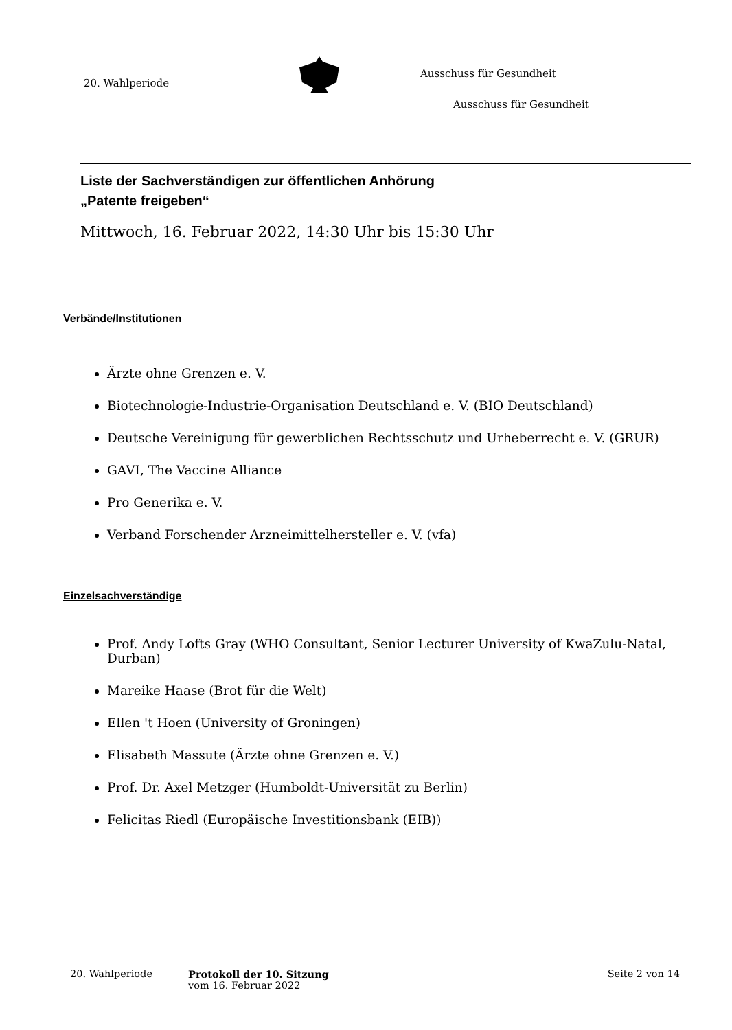20. Wahlperiode
Ausschuss für Gesundheit
Ausschuss für Gesundheit
Liste der Sachverständigen zur öffentlichen Anhörung
„Patente freigeben“
Mittwoch, 16. Februar 2022, 14:30 Uhr bis 15:30 Uhr
Verbände/Institutionen
Ärzte ohne Grenzen e. V.
Biotechnologie-Industrie-Organisation Deutschland e. V. (BIO Deutschland)
Deutsche Vereinigung für gewerblichen Rechtsschutz und Urheberrecht e. V. (GRUR)
GAVI, The Vaccine Alliance
Pro Generika e. V.
Verband Forschender Arzneimittelhersteller e. V. (vfa)
Einzelsachverständige
Prof. Andy Lofts Gray (WHO Consultant, Senior Lecturer University of KwaZulu-Natal, Durban)
Mareike Haase (Brot für die Welt)
Ellen 't Hoen (University of Groningen)
Elisabeth Massute (Ärzte ohne Grenzen e. V.)
Prof. Dr. Axel Metzger (Humboldt-Universität zu Berlin)
Felicitas Riedl (Europäische Investitionsbank (EIB))
20. Wahlperiode Protokoll der 10. Sitzung
vom 16. Februar 2022
Seite 2 von 14